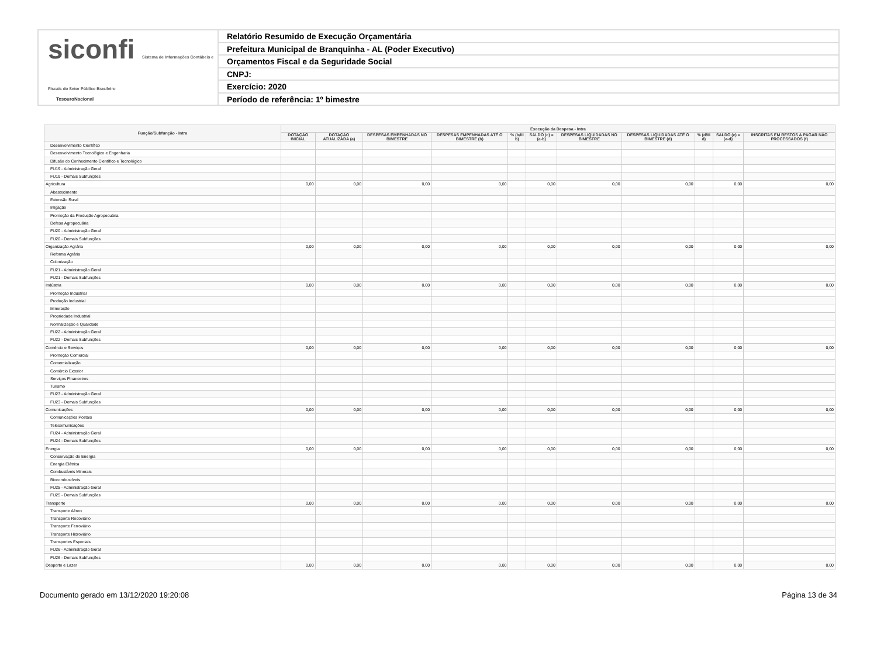siconfi Sistema de Informações Contábeis e Fiscais do Setor Público Brasileiro
TesouroNacional
Relatório Resumido de Execução Orçamentária
Prefeitura Municipal de Branquinha - AL (Poder Executivo)
Orçamentos Fiscal e da Seguridade Social
CNPJ:
Exercício: 2020
Período de referência: 1º bimestre
| Função/Subfunção - Intra | Execução da Despesa - Intra | | | | | | | | | | |
| --- | --- | --- | --- | --- | --- | --- | --- | --- | --- | --- | --- |
| | DOTAÇÃO INICIAL | DOTAÇÃO ATUALIZADA (a) | DESPESAS EMPENHADAS NO BIMESTRE | DESPESAS EMPENHADAS ATÉ O BIMESTRE (b) | % (b/III b) | SALDO (c) = (a-b) | DESPESAS LIQUIDADAS NO BIMESTRE | DESPESAS LIQUIDADAS ATÉ O BIMESTRE (d) | % (d/III d) | SALDO (e) = (a-d) | INSCRITAS EM RESTOS A PAGAR NÃO PROCESSADOS (f) |
| Desenvolvimento Científico | | | | | | | | | | | |
| Desenvolvimento Tecnológico e Engenharia | | | | | | | | | | | |
| Difusão do Conhecimento Científico e Tecnológico | | | | | | | | | | | |
| FU19 - Administração Geral | | | | | | | | | | | |
| FU19 - Demais Subfunções | | | | | | | | | | | |
| Agricultura | 0,00 | 0,00 | 0,00 | 0,00 | | 0,00 | 0,00 | 0,00 | | 0,00 | 0,00 |
| Abastecimento | | | | | | | | | | | |
| Extensão Rural | | | | | | | | | | | |
| Irrigação | | | | | | | | | | | |
| Promoção da Produção Agropecuária | | | | | | | | | | | |
| Defesa Agropecuária | | | | | | | | | | | |
| FU20 - Administração Geral | | | | | | | | | | | |
| FU20 - Demais Subfunções | | | | | | | | | | | |
| Organização Agrária | 0,00 | 0,00 | 0,00 | 0,00 | | 0,00 | 0,00 | 0,00 | | 0,00 | 0,00 |
| Reforma Agrária | | | | | | | | | | | |
| Colonização | | | | | | | | | | | |
| FU21 - Administração Geral | | | | | | | | | | | |
| FU21 - Demais Subfunções | | | | | | | | | | | |
| Indústria | 0,00 | 0,00 | 0,00 | 0,00 | | 0,00 | 0,00 | 0,00 | | 0,00 | 0,00 |
| Promoção Industrial | | | | | | | | | | | |
| Produção Industrial | | | | | | | | | | | |
| Mineração | | | | | | | | | | | |
| Propriedade Industrial | | | | | | | | | | | |
| Normalização e Qualidade | | | | | | | | | | | |
| FU22 - Administração Geral | | | | | | | | | | | |
| FU22 - Demais Subfunções | | | | | | | | | | | |
| Comércio e Serviços | 0,00 | 0,00 | 0,00 | 0,00 | | 0,00 | 0,00 | 0,00 | | 0,00 | 0,00 |
| Promoção Comercial | | | | | | | | | | | |
| Comercialização | | | | | | | | | | | |
| Comércio Exterior | | | | | | | | | | | |
| Serviços Financeiros | | | | | | | | | | | |
| Turismo | | | | | | | | | | | |
| FU23 - Administração Geral | | | | | | | | | | | |
| FU23 - Demais Subfunções | | | | | | | | | | | |
| Comunicações | 0,00 | 0,00 | 0,00 | 0,00 | | 0,00 | 0,00 | 0,00 | | 0,00 | 0,00 |
| Comunicações Postais | | | | | | | | | | | |
| Telecomunicações | | | | | | | | | | | |
| FU24 - Administração Geral | | | | | | | | | | | |
| FU24 - Demais Subfunções | | | | | | | | | | | |
| Energia | 0,00 | 0,00 | 0,00 | 0,00 | | 0,00 | 0,00 | 0,00 | | 0,00 | 0,00 |
| Conservação de Energia | | | | | | | | | | | |
| Energia Elétrica | | | | | | | | | | | |
| Combustíveis Minerais | | | | | | | | | | | |
| Biocombustíveis | | | | | | | | | | | |
| FU25 - Administração Geral | | | | | | | | | | | |
| FU25 - Demais Subfunções | | | | | | | | | | | |
| Transporte | 0,00 | 0,00 | 0,00 | 0,00 | | 0,00 | 0,00 | 0,00 | | 0,00 | 0,00 |
| Transporte Aéreo | | | | | | | | | | | |
| Transporte Rodoviário | | | | | | | | | | | |
| Transporte Ferroviário | | | | | | | | | | | |
| Transporte Hidroviário | | | | | | | | | | | |
| Transportes Especiais | | | | | | | | | | | |
| FU26 - Administração Geral | | | | | | | | | | | |
| FU26 - Demais Subfunções | | | | | | | | | | | |
| Desporto e Lazer | 0,00 | 0,00 | 0,00 | 0,00 | | 0,00 | 0,00 | 0,00 | | 0,00 | 0,00 |
Documento gerado em 13/12/2020 19:20:08 Página 13 de 34